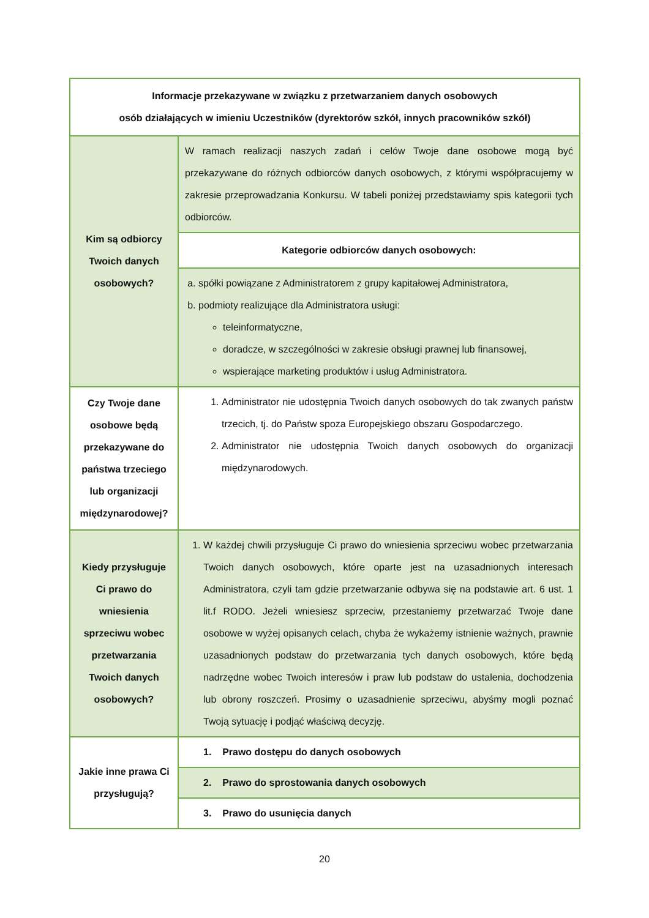| Informacje przekazywane w związku z przetwarzaniem danych osobowych osób działających w imieniu Uczestników (dyrektorów szkół, innych pracowników szkół) | |
| Kim są odbiorcy Twoich danych osobowych? | W ramach realizacji naszych zadań i celów Twoje dane osobowe mogą być przekazywane do różnych odbiorców danych osobowych, z którymi współpracujemy w zakresie przeprowadzania Konkursu. W tabeli poniżej przedstawiamy spis kategorii tych odbiorców. |
| | Kategorie odbiorców danych osobowych: |
| | a. spółki powiązane z Administratorem z grupy kapitałowej Administratora, b. podmioty realizujące dla Administratora usługi: teleinformatyczne, doradcze, w szczególności w zakresie obsługi prawnej lub finansowej, wspierające marketing produktów i usług Administratora. |
| Czy Twoje dane osobowe będą przekazywane do państwa trzeciego lub organizacji międzynarodowej? | 1. Administrator nie udostępnia Twoich danych osobowych do tak zwanych państw trzecich, tj. do Państw spoza Europejskiego obszaru Gospodarczego. 2. Administrator nie udostępnia Twoich danych osobowych do organizacji międzynarodowych. |
| Kiedy przysługuje Ci prawo do wniesienia sprzeciwu wobec przetwarzania Twoich danych osobowych? | 1. W każdej chwili przysługuje Ci prawo do wniesienia sprzeciwu wobec przetwarzania Twoich danych osobowych, które oparte jest na uzasadnionych interesach Administratora, czyli tam gdzie przetwarzanie odbywa się na podstawie art. 6 ust. 1 lit.f RODO. Jeżeli wniesiesz sprzeciw, przestaniemy przetwarzać Twoje dane osobowe w wyżej opisanych celach, chyba że wykażemy istnienie ważnych, prawnie uzasadnionych podstaw do przetwarzania tych danych osobowych, które będą nadrzędne wobec Twoich interesów i praw lub podstaw do ustalenia, dochodzenia lub obrony roszczeń. Prosimy o uzasadnienie sprzeciwu, abyśmy mogli poznać Twoją sytuację i podjąć właściwą decyzję. |
| Jakie inne prawa Ci przysługują? | 1. Prawo dostępu do danych osobowych |
| | 2. Prawo do sprostowania danych osobowych |
| | 3. Prawo do usunięcia danych |
20